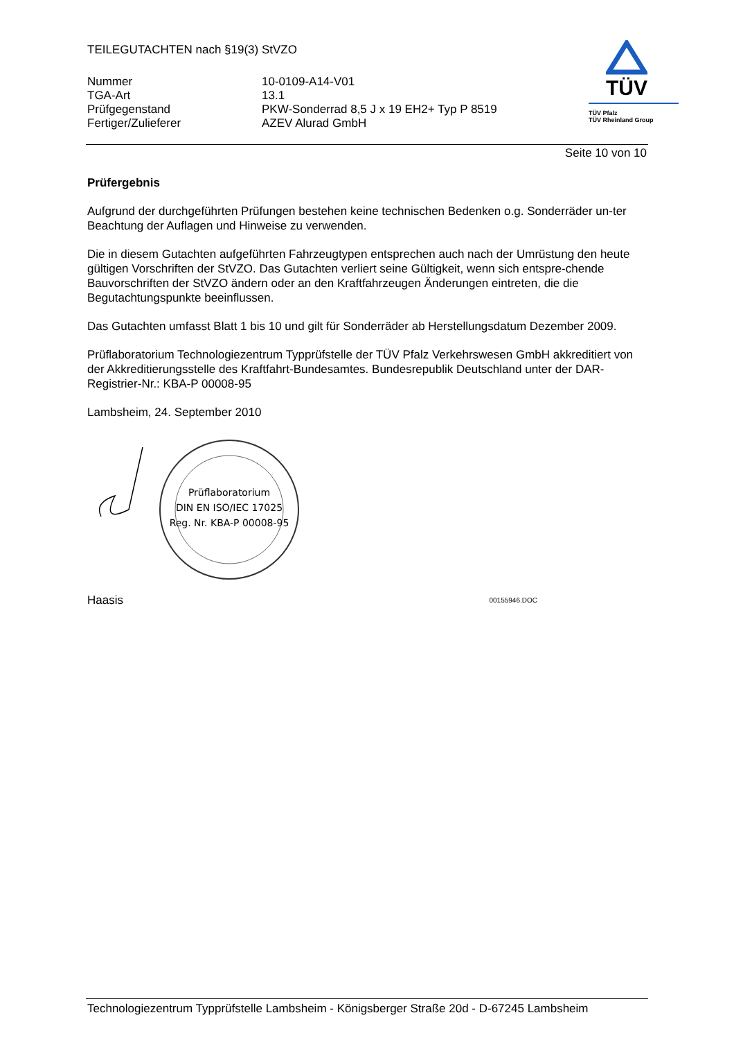TEILEGUTACHTEN nach §19(3) StVZO
| Nummer | 10-0109-A14-V01 |
| TGA-Art | 13.1 |
| Prüfgegenstand | PKW-Sonderrad 8,5 J x 19 EH2+ Typ P 8519 |
| Fertiger/Zulieferer | AZEV Alurad GmbH |
TÜV
TÜV Pfalz
TÜV Rheinland Group
Seite 10 von 10
Prüfergebnis
Aufgrund der durchgeführten Prüfungen bestehen keine technischen Bedenken o.g. Sonderräder un-ter Beachtung der Auflagen und Hinweise zu verwenden.
Die in diesem Gutachten aufgeführten Fahrzeugtypen entsprechen auch nach der Umrüstung den heute gültigen Vorschriften der StVZO. Das Gutachten verliert seine Gültigkeit, wenn sich entspre-chende Bauvorschriften der StVZO ändern oder an den Kraftfahrzeugen Änderungen eintreten, die die Begutachtungspunkte beeinflussen.
Das Gutachten umfasst Blatt 1 bis 10 und gilt für Sonderräder ab Herstellungsdatum Dezember 2009.
Prüflaboratorium Technologiezentrum Typprüfstelle der TÜV Pfalz Verkehrswesen GmbH akkreditiert von der Akkreditierungsstelle des Kraftfahrt-Bundesamtes. Bundesrepublik Deutschland unter der DAR-Registrier-Nr.: KBA-P 00008-95
Lambsheim, 24. September 2010
Prüflaboratorium
DIN EN ISO/IEC 17025
Reg. Nr. KBA-P 00008-95
Haasis 00155946.DOC
Technologiezentrum Typprüfstelle Lambsheim - Königsberger Straße 20d - D-67245 Lambsheim